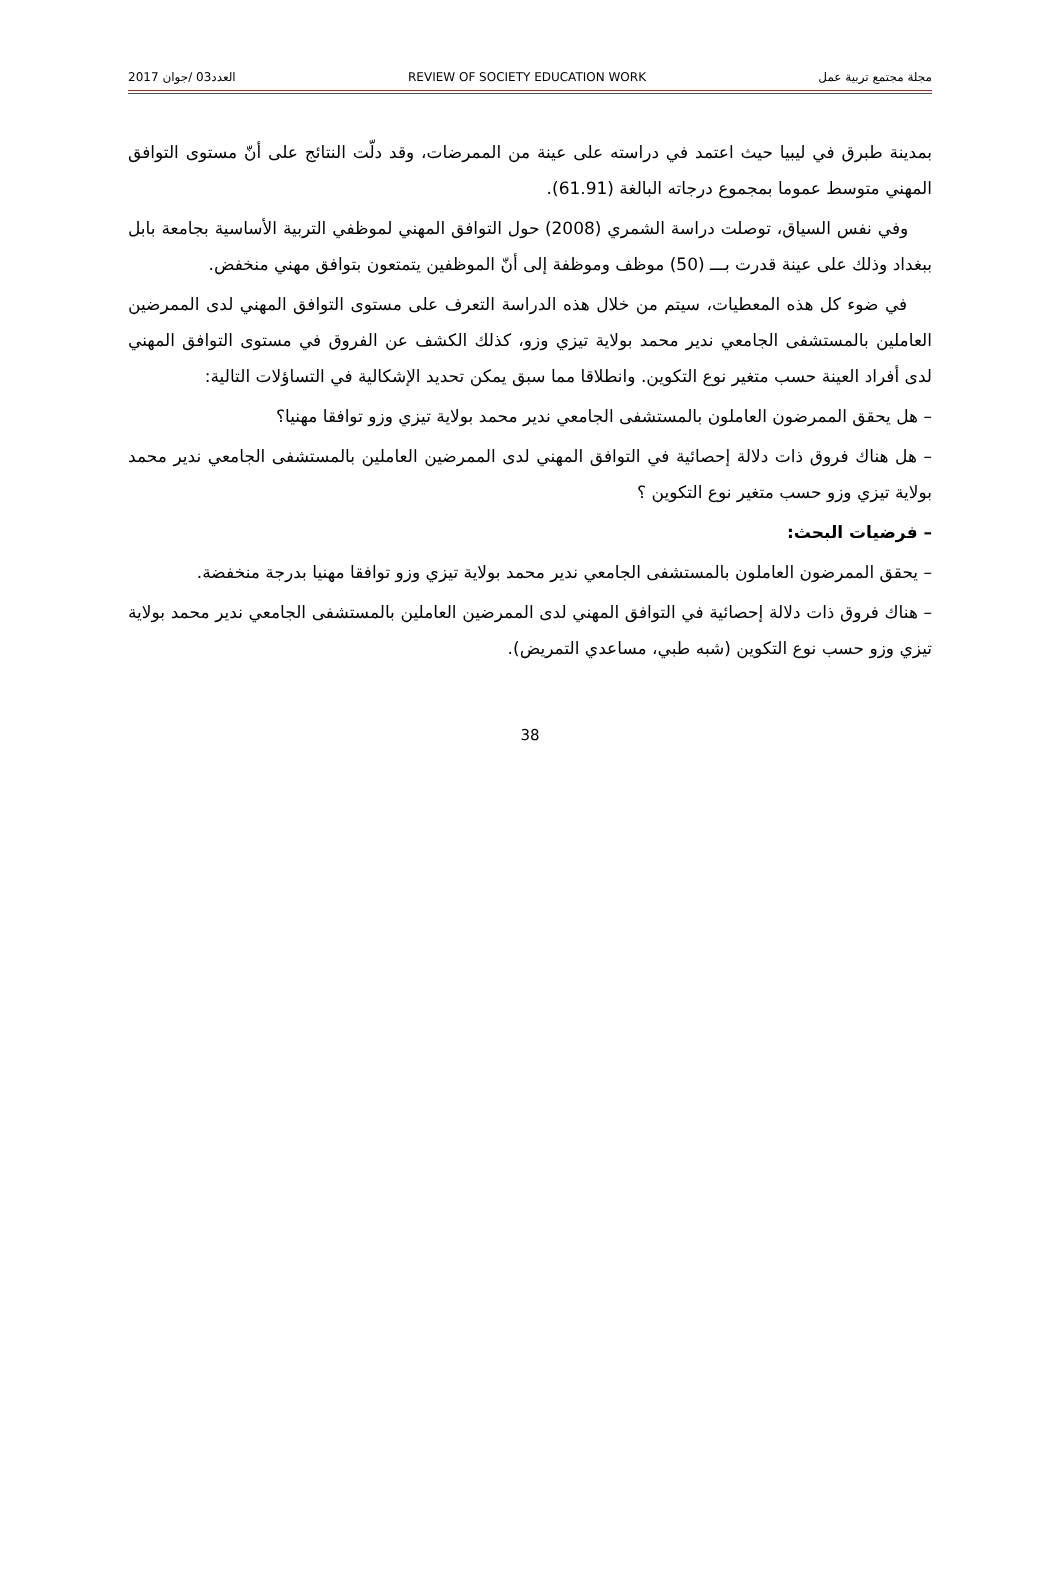مجلة مجتمع تربية عمل REVIEW OF SOCIETY EDUCATION WORK العدد03 /جوان 2017
بمدينة طبرق في ليبيا حيث اعتمد في دراسته على عينة من الممرضات، وقد دلّت النتائج على أنّ مستوى التوافق المهني متوسط عموما بمجموع درجاته البالغة (61.91).
وفي نفس السياق، توصلت دراسة الشمري (2008) حول التوافق المهني لموظفي التربية الأساسية بجامعة بابل ببغداد وذلك على عينة قدرت بـــ (50) موظف وموظفة إلى أنّ الموظفين يتمتعون بتوافق مهني منخفض.
في ضوء كل هذه المعطيات، سيتم من خلال هذه الدراسة التعرف على مستوى التوافق المهني لدى الممرضين العاملين بالمستشفى الجامعي ندير محمد بولاية تيزي وزو، كذلك الكشف عن الفروق في مستوى التوافق المهني لدى أفراد العينة حسب متغير نوع التكوين. وانطلاقا مما سبق يمكن تحديد الإشكالية في التساؤلات التالية:
– هل يحقق الممرضون العاملون بالمستشفى الجامعي ندير محمد بولاية تيزي وزو توافقا مهنيا؟
– هل هناك فروق ذات دلالة إحصائية في التوافق المهني لدى الممرضين العاملين بالمستشفى الجامعي ندير محمد بولاية تيزي وزو حسب متغير نوع التكوين ؟
– فرضيات البحث:
– يحقق الممرضون العاملون بالمستشفى الجامعي ندير محمد بولاية تيزي وزو توافقا مهنيا بدرجة منخفضة.
– هناك فروق ذات دلالة إحصائية في التوافق المهني لدى الممرضين العاملين بالمستشفى الجامعي ندير محمد بولاية تيزي وزو حسب نوع التكوين (شبه طبي، مساعدي التمريض).
38